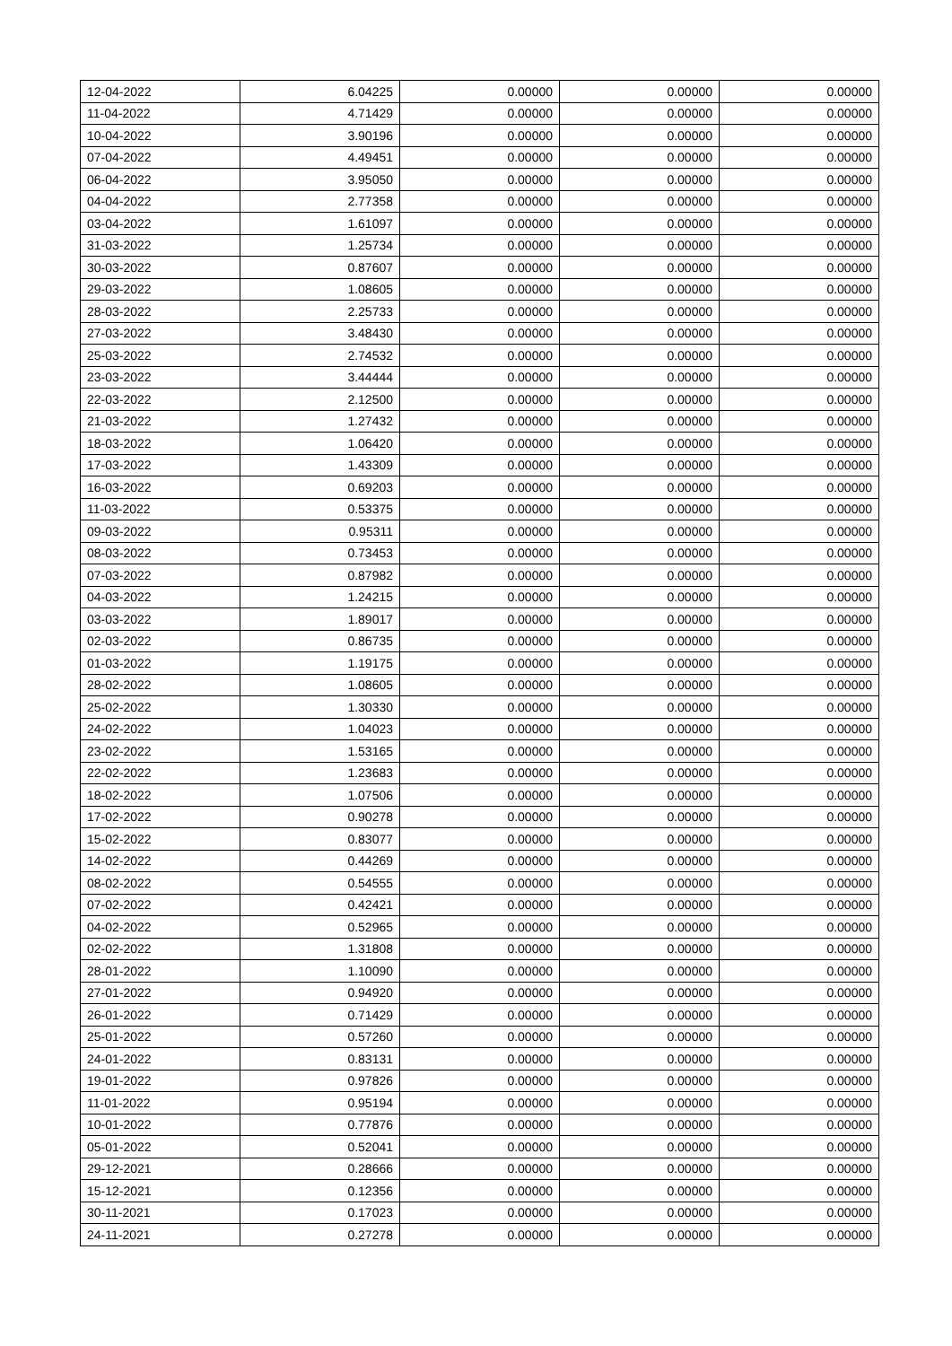| 12-04-2022 | 6.04225 | 0.00000 | 0.00000 | 0.00000 |
| 11-04-2022 | 4.71429 | 0.00000 | 0.00000 | 0.00000 |
| 10-04-2022 | 3.90196 | 0.00000 | 0.00000 | 0.00000 |
| 07-04-2022 | 4.49451 | 0.00000 | 0.00000 | 0.00000 |
| 06-04-2022 | 3.95050 | 0.00000 | 0.00000 | 0.00000 |
| 04-04-2022 | 2.77358 | 0.00000 | 0.00000 | 0.00000 |
| 03-04-2022 | 1.61097 | 0.00000 | 0.00000 | 0.00000 |
| 31-03-2022 | 1.25734 | 0.00000 | 0.00000 | 0.00000 |
| 30-03-2022 | 0.87607 | 0.00000 | 0.00000 | 0.00000 |
| 29-03-2022 | 1.08605 | 0.00000 | 0.00000 | 0.00000 |
| 28-03-2022 | 2.25733 | 0.00000 | 0.00000 | 0.00000 |
| 27-03-2022 | 3.48430 | 0.00000 | 0.00000 | 0.00000 |
| 25-03-2022 | 2.74532 | 0.00000 | 0.00000 | 0.00000 |
| 23-03-2022 | 3.44444 | 0.00000 | 0.00000 | 0.00000 |
| 22-03-2022 | 2.12500 | 0.00000 | 0.00000 | 0.00000 |
| 21-03-2022 | 1.27432 | 0.00000 | 0.00000 | 0.00000 |
| 18-03-2022 | 1.06420 | 0.00000 | 0.00000 | 0.00000 |
| 17-03-2022 | 1.43309 | 0.00000 | 0.00000 | 0.00000 |
| 16-03-2022 | 0.69203 | 0.00000 | 0.00000 | 0.00000 |
| 11-03-2022 | 0.53375 | 0.00000 | 0.00000 | 0.00000 |
| 09-03-2022 | 0.95311 | 0.00000 | 0.00000 | 0.00000 |
| 08-03-2022 | 0.73453 | 0.00000 | 0.00000 | 0.00000 |
| 07-03-2022 | 0.87982 | 0.00000 | 0.00000 | 0.00000 |
| 04-03-2022 | 1.24215 | 0.00000 | 0.00000 | 0.00000 |
| 03-03-2022 | 1.89017 | 0.00000 | 0.00000 | 0.00000 |
| 02-03-2022 | 0.86735 | 0.00000 | 0.00000 | 0.00000 |
| 01-03-2022 | 1.19175 | 0.00000 | 0.00000 | 0.00000 |
| 28-02-2022 | 1.08605 | 0.00000 | 0.00000 | 0.00000 |
| 25-02-2022 | 1.30330 | 0.00000 | 0.00000 | 0.00000 |
| 24-02-2022 | 1.04023 | 0.00000 | 0.00000 | 0.00000 |
| 23-02-2022 | 1.53165 | 0.00000 | 0.00000 | 0.00000 |
| 22-02-2022 | 1.23683 | 0.00000 | 0.00000 | 0.00000 |
| 18-02-2022 | 1.07506 | 0.00000 | 0.00000 | 0.00000 |
| 17-02-2022 | 0.90278 | 0.00000 | 0.00000 | 0.00000 |
| 15-02-2022 | 0.83077 | 0.00000 | 0.00000 | 0.00000 |
| 14-02-2022 | 0.44269 | 0.00000 | 0.00000 | 0.00000 |
| 08-02-2022 | 0.54555 | 0.00000 | 0.00000 | 0.00000 |
| 07-02-2022 | 0.42421 | 0.00000 | 0.00000 | 0.00000 |
| 04-02-2022 | 0.52965 | 0.00000 | 0.00000 | 0.00000 |
| 02-02-2022 | 1.31808 | 0.00000 | 0.00000 | 0.00000 |
| 28-01-2022 | 1.10090 | 0.00000 | 0.00000 | 0.00000 |
| 27-01-2022 | 0.94920 | 0.00000 | 0.00000 | 0.00000 |
| 26-01-2022 | 0.71429 | 0.00000 | 0.00000 | 0.00000 |
| 25-01-2022 | 0.57260 | 0.00000 | 0.00000 | 0.00000 |
| 24-01-2022 | 0.83131 | 0.00000 | 0.00000 | 0.00000 |
| 19-01-2022 | 0.97826 | 0.00000 | 0.00000 | 0.00000 |
| 11-01-2022 | 0.95194 | 0.00000 | 0.00000 | 0.00000 |
| 10-01-2022 | 0.77876 | 0.00000 | 0.00000 | 0.00000 |
| 05-01-2022 | 0.52041 | 0.00000 | 0.00000 | 0.00000 |
| 29-12-2021 | 0.28666 | 0.00000 | 0.00000 | 0.00000 |
| 15-12-2021 | 0.12356 | 0.00000 | 0.00000 | 0.00000 |
| 30-11-2021 | 0.17023 | 0.00000 | 0.00000 | 0.00000 |
| 24-11-2021 | 0.27278 | 0.00000 | 0.00000 | 0.00000 |